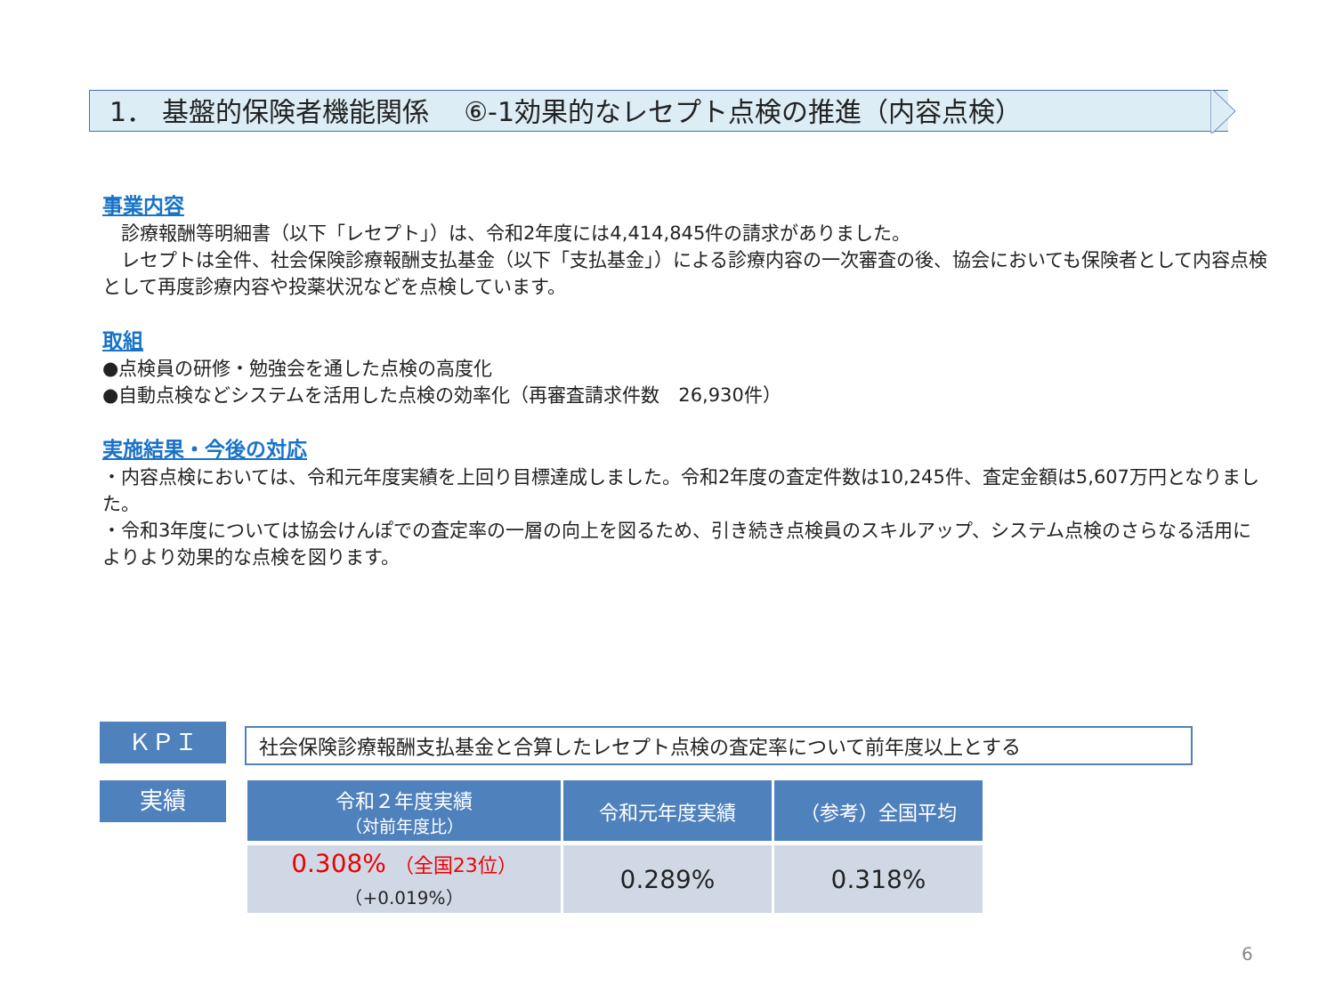1． 基盤的保険者機能関係　 ⑥-1効果的なレセプト点検の推進（内容点検）
事業内容
　診療報酬等明細書（以下「レセプト」）は、令和2年度には4,414,845件の請求がありました。
　レセプトは全件、社会保険診療報酬支払基金（以下「支払基金」）による診療内容の一次審査の後、協会においても保険者として内容点検として再度診療内容や投薬状況などを点検しています。
取組
●点検員の研修・勉強会を通した点検の高度化
●自動点検などシステムを活用した点検の効率化（再審査請求件数　26,930件）
実施結果・今後の対応
・内容点検においては、令和元年度実績を上回り目標達成しました。令和2年度の査定件数は10,245件、査定金額は5,607万円となりました。
・令和3年度については協会けんぽでの査定率の一層の向上を図るため、引き続き点検員のスキルアップ、システム点検のさらなる活用によりより効果的な点検を図ります。
ＫＰＩ 社会保険診療報酬支払基金と合算したレセプト点検の査定率について前年度以上とする
実績
| 令和２年度実績 （対前年度比） | 令和元年度実績 | （参考）全国平均 |
| --- | --- | --- |
| 0.308% （全国23位） （+0.019%） | 0.289% | 0.318% |
6